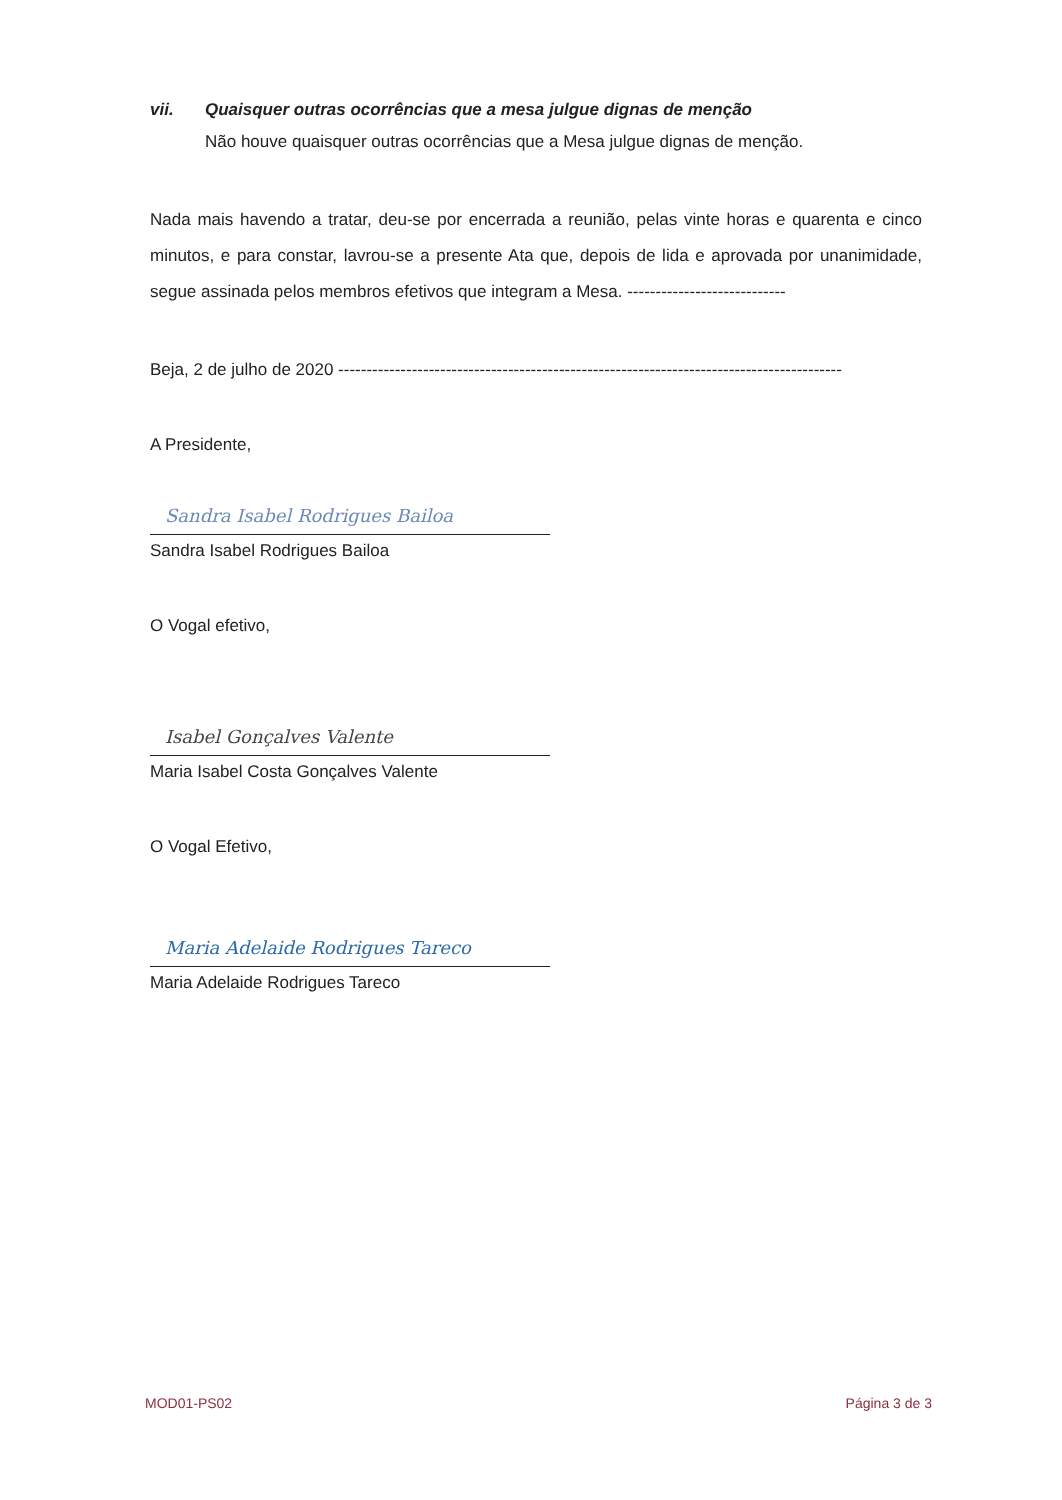vii. Quaisquer outras ocorrências que a mesa julgue dignas de menção
Não houve quaisquer outras ocorrências que a Mesa julgue dignas de menção.
Nada mais havendo a tratar, deu-se por encerrada a reunião, pelas vinte horas e quarenta e cinco minutos, e para constar, lavrou-se a presente Ata que, depois de lida e aprovada por unanimidade, segue assinada pelos membros efetivos que integram a Mesa. ----------------------------
Beja, 2 de julho de 2020 -----------------------------------------------------------------------------------------
A Presidente,
Sandra Isabel Rodrigues Bailoa
Sandra Isabel Rodrigues Bailoa
O Vogal efetivo,
Isabel Gonçalves Valente
Maria Isabel Costa Gonçalves Valente
O Vogal Efetivo,
Maria Adelaide Rodrigues Tareco
Maria Adelaide Rodrigues Tareco
MOD01-PS02 Página 3 de 3